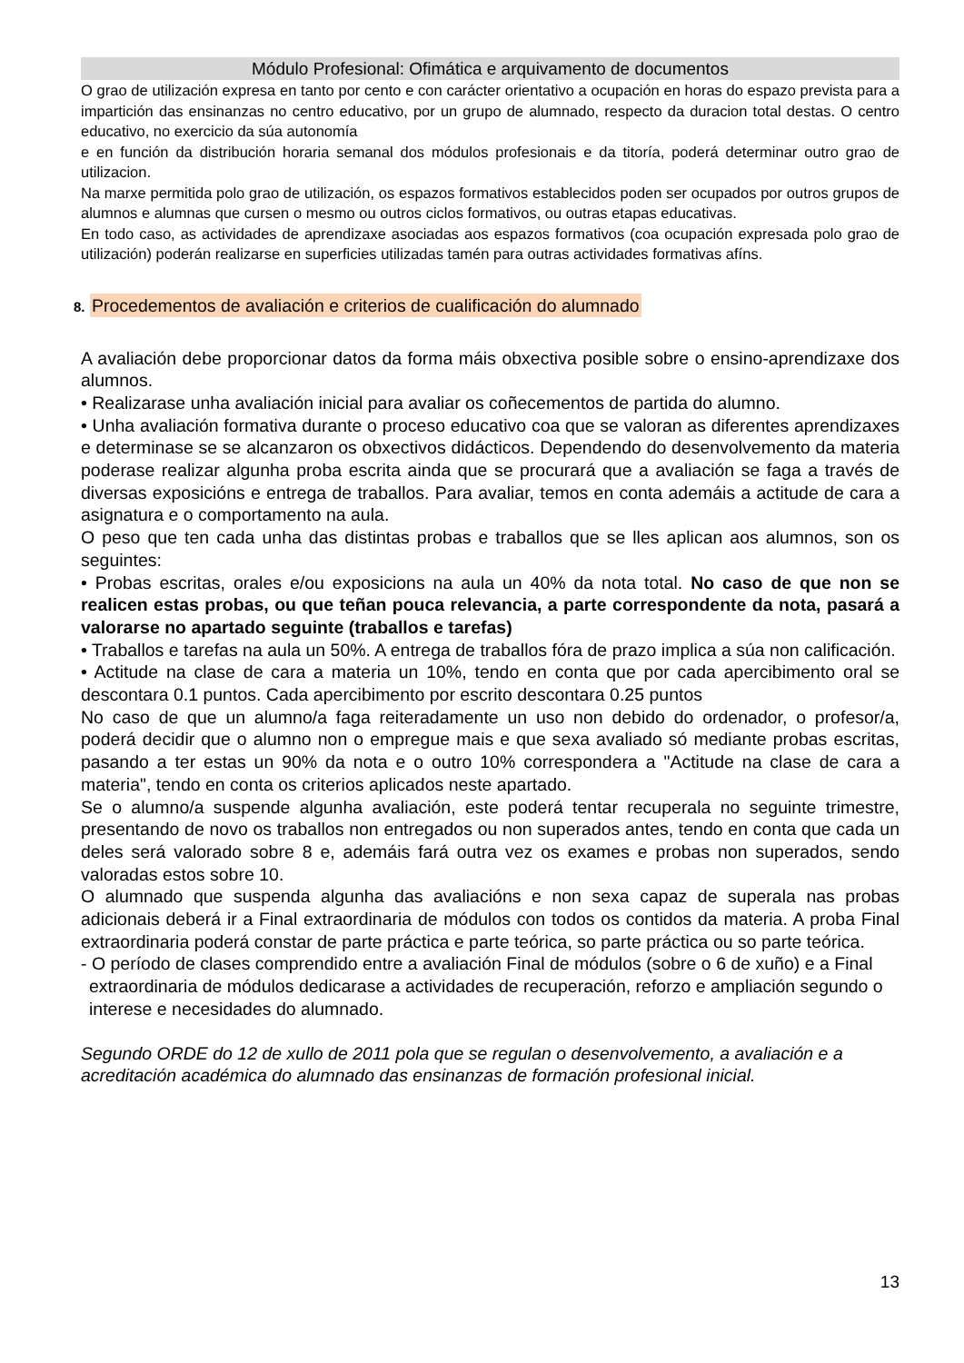Módulo Profesional: Ofimática e arquivamento de documentos
O grao de utilización expresa en tanto por cento e con carácter orientativo a ocupación en horas do espazo prevista para a impartición das ensinanzas no centro educativo, por un grupo de alumnado, respecto da duracion total destas. O centro educativo, no exercicio da súa autonomía
e en función da distribución horaria semanal dos módulos profesionais e da titoría, poderá determinar outro grao de utilizacion.
Na marxe permitida polo grao de utilización, os espazos formativos establecidos poden ser ocupados por outros grupos de alumnos e alumnas que cursen o mesmo ou outros ciclos formativos, ou outras etapas educativas.
En todo caso, as actividades de aprendizaxe asociadas aos espazos formativos (coa ocupación expresada polo grao de utilización) poderán realizarse en superficies utilizadas tamén para outras actividades formativas afíns.
8. Procedementos de avaliación e criterios de cualificación do alumnado
A avaliación debe proporcionar datos da forma máis obxectiva posible sobre o ensino-aprendizaxe dos alumnos.
• Realizarase unha avaliación inicial para avaliar os coñecementos de partida do alumno.
• Unha avaliación formativa durante o proceso educativo coa que se valoran as diferentes aprendizaxes e determinase se se alcanzaron os obxectivos didácticos. Dependendo do desenvolvemento da materia poderase realizar algunha proba escrita ainda que se procurará que a avaliación se faga a través de diversas exposicións e entrega de traballos. Para avaliar, temos en conta ademáis a actitude de cara a asignatura e o comportamento na aula.
O peso que ten cada unha das distintas probas e traballos que se lles aplican aos alumnos, son os seguintes:
• Probas escritas, orales e/ou exposicions na aula un 40% da nota total. No caso de que non se realicen estas probas, ou que teñan pouca relevancia, a parte correspondente da nota, pasará a valorarse no apartado seguinte (traballos e tarefas)
• Traballos e tarefas na aula un 50%. A entrega de traballos fóra de prazo implica a súa non calificación.
• Actitude na clase de cara a materia un 10%, tendo en conta que por cada apercibimento oral se descontara 0.1 puntos. Cada apercibimento por escrito descontara 0.25 puntos
No caso de que un alumno/a faga reiteradamente un uso non debido do ordenador, o profesor/a, poderá decidir que o alumno non o empregue mais e que sexa avaliado só mediante probas escritas, pasando a ter estas un 90% da nota e o outro 10% correspondera a "Actitude na clase de cara a materia", tendo en conta os criterios aplicados neste apartado.
Se o alumno/a suspende algunha avaliación, este poderá tentar recuperala no seguinte trimestre, presentando de novo os traballos non entregados ou non superados antes, tendo en conta que cada un deles será valorado sobre 8 e, ademáis fará outra vez os exames e probas non superados, sendo valoradas estos sobre 10.
O alumnado que suspenda algunha das avaliacións e non sexa capaz de superala nas probas adicionais deberá ir a Final extraordinaria de módulos con todos os contidos da materia. A proba Final extraordinaria poderá constar de parte práctica e parte teórica, so parte práctica ou so parte teórica.
- O período de clases comprendido entre a avaliación Final de módulos (sobre o 6 de xuño) e a Final extraordinaria de módulos dedicarase a actividades de recuperación, reforzo e ampliación segundo o interese e necesidades do alumnado.
Segundo ORDE do 12 de xullo de 2011 pola que se regulan o desenvolvemento, a avaliación e a acreditación académica do alumnado das ensinanzas de formación profesional inicial.
13